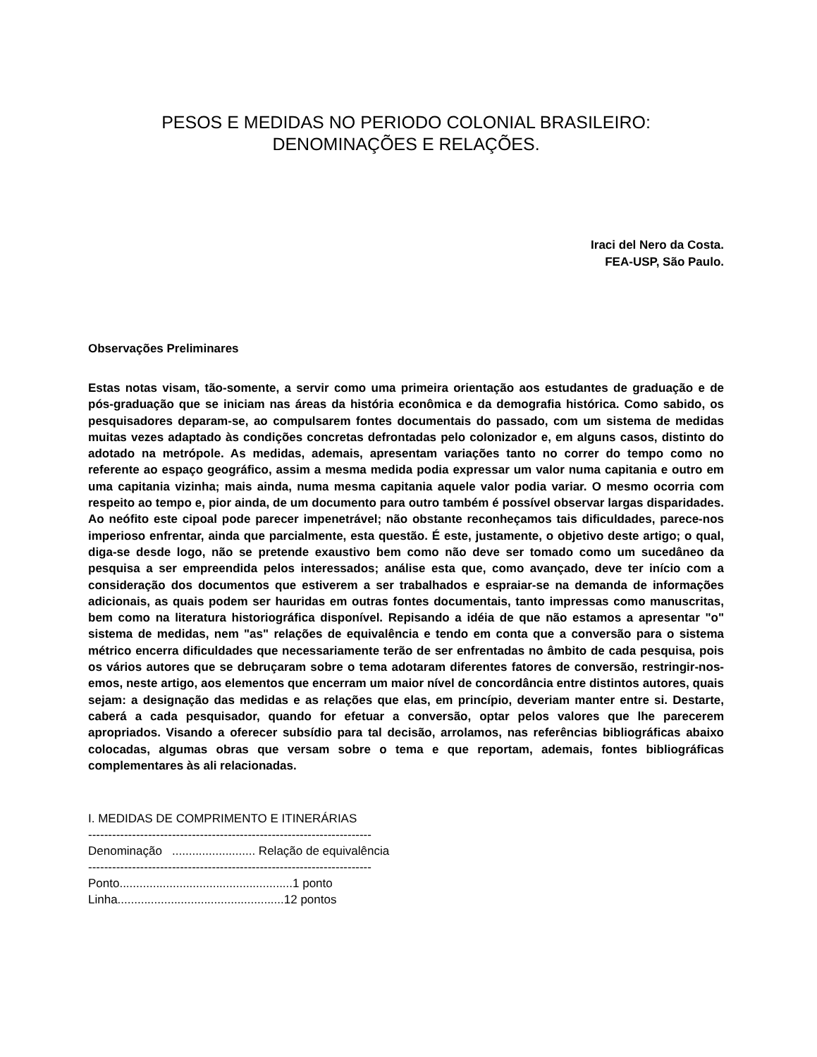PESOS E MEDIDAS NO PERIODO COLONIAL BRASILEIRO:
DENOMINAÇÕES E RELAÇÕES.
Iraci del Nero da Costa.
FEA-USP, São Paulo.
Observações Preliminares
Estas notas visam, tão-somente, a servir como uma primeira orientação aos estudantes de graduação e de pós-graduação que se iniciam nas áreas da história econômica e da demografia histórica. Como sabido, os pesquisadores deparam-se, ao compulsarem fontes documentais do passado, com um sistema de medidas muitas vezes adaptado às condições concretas defrontadas pelo colonizador e, em alguns casos, distinto do adotado na metrópole. As medidas, ademais, apresentam variações tanto no correr do tempo como no referente ao espaço geográfico, assim a mesma medida podia expressar um valor numa capitania e outro em uma capitania vizinha; mais ainda, numa mesma capitania aquele valor podia variar. O mesmo ocorria com respeito ao tempo e, pior ainda, de um documento para outro também é possível observar largas disparidades. Ao neófito este cipoal pode parecer impenetrável; não obstante reconheçamos tais dificuldades, parece-nos imperioso enfrentar, ainda que parcialmente, esta questão. É este, justamente, o objetivo deste artigo; o qual, diga-se desde logo, não se pretende exaustivo bem como não deve ser tomado como um sucedâneo da pesquisa a ser empreendida pelos interessados; análise esta que, como avançado, deve ter início com a consideração dos documentos que estiverem a ser trabalhados e espraiar-se na demanda de informações adicionais, as quais podem ser hauridas em outras fontes documentais, tanto impressas como manuscritas, bem como na literatura historiográfica disponível. Repisando a idéia de que não estamos a apresentar "o" sistema de medidas, nem "as" relações de equivalência e tendo em conta que a conversão para o sistema métrico encerra dificuldades que necessariamente terão de ser enfrentadas no âmbito de cada pesquisa, pois os vários autores que se debruçaram sobre o tema adotaram diferentes fatores de conversão, restringir-nos-emos, neste artigo, aos elementos que encerram um maior nível de concordância entre distintos autores, quais sejam: a designação das medidas e as relações que elas, em princípio, deveriam manter entre si. Destarte, caberá a cada pesquisador, quando for efetuar a conversão, optar pelos valores que lhe parecerem apropriados. Visando a oferecer subsídio para tal decisão, arrolamos, nas referências bibliográficas abaixo colocadas, algumas obras que versam sobre o tema e que reportam, ademais, fontes bibliográficas complementares às ali relacionadas.
I. MEDIDAS DE COMPRIMENTO E ITINERÁRIAS ----------------------------------------------------------------------- Denominação ......................... Relação de equivalência ----------------------------------------------------------------------- Ponto....................................................1 ponto Linha..................................................12 pontos